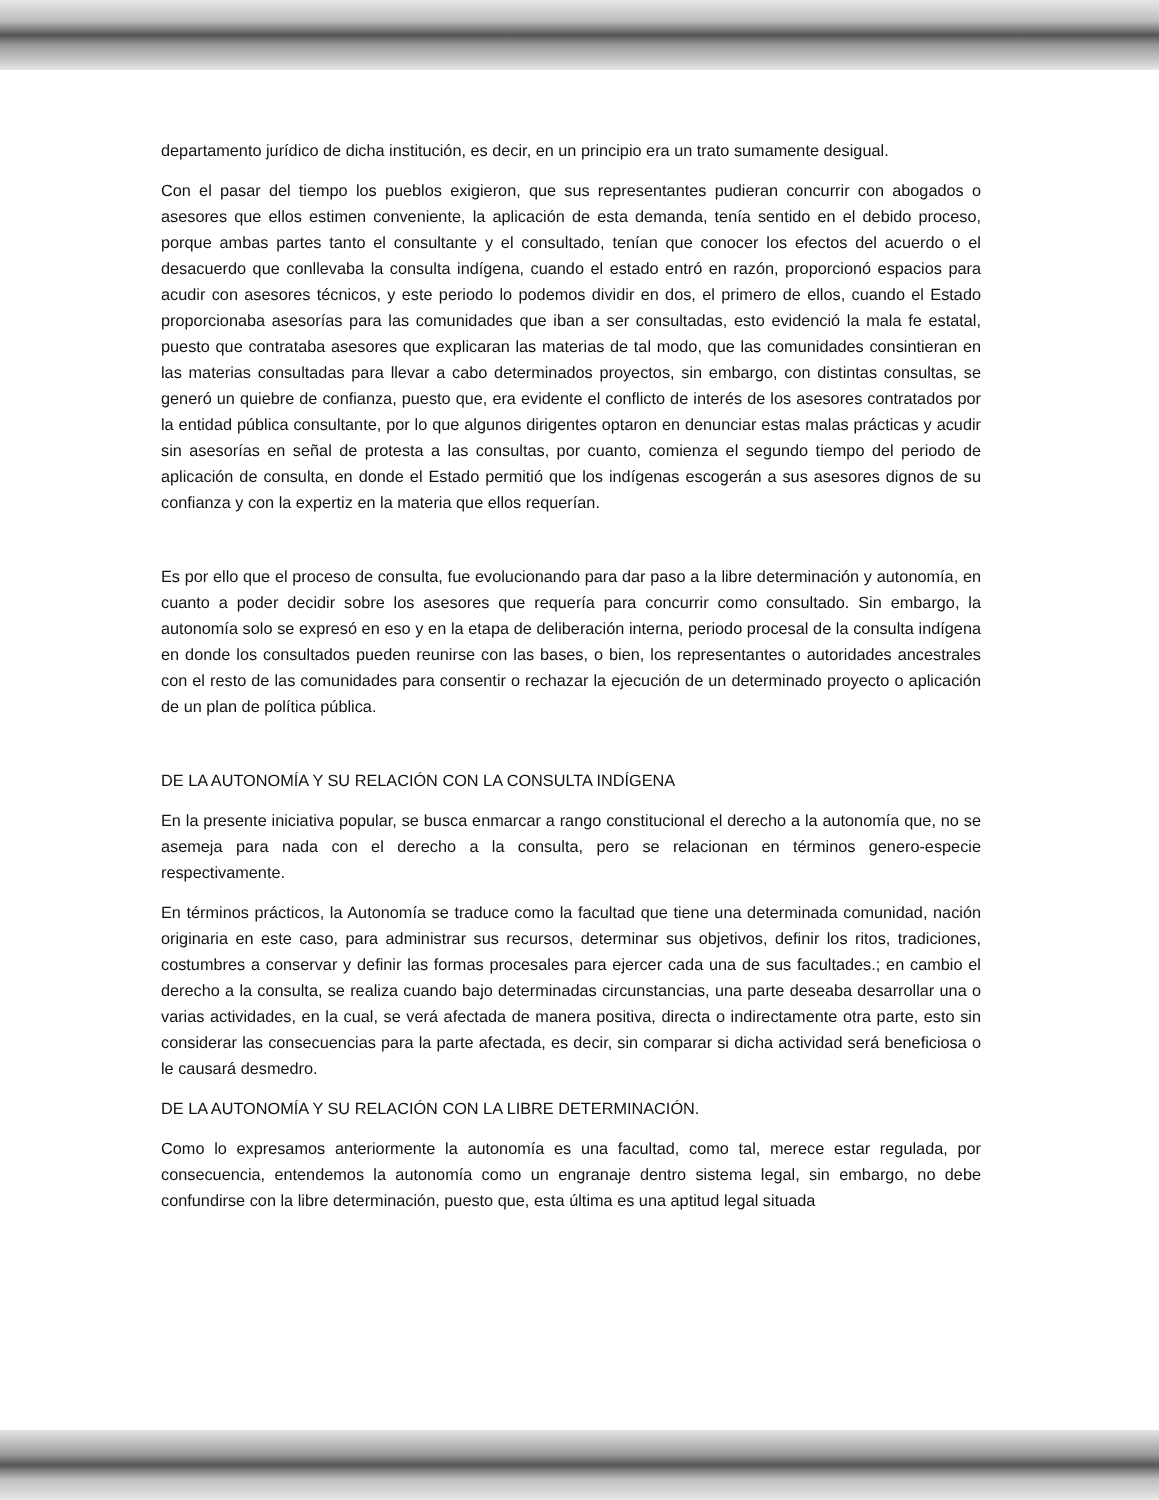departamento jurídico de dicha institución, es decir, en un principio era un trato sumamente desigual.
Con el pasar del tiempo los pueblos exigieron, que sus representantes pudieran concurrir con abogados o asesores que ellos estimen conveniente, la aplicación de esta demanda, tenía sentido en el debido proceso, porque ambas partes tanto el consultante y el consultado, tenían que conocer los efectos del acuerdo o el desacuerdo que conllevaba la consulta indígena, cuando el estado entró en razón, proporcionó espacios para acudir con asesores técnicos, y este periodo lo podemos dividir en dos, el primero de ellos, cuando el Estado proporcionaba asesorías para las comunidades que iban a ser consultadas, esto evidenció la mala fe estatal, puesto que contrataba asesores que explicaran las materias de tal modo, que las comunidades consintieran en las materias consultadas para llevar a cabo determinados proyectos, sin embargo, con distintas consultas, se generó un quiebre de confianza, puesto que, era evidente el conflicto de interés de los asesores contratados por la entidad pública consultante, por lo que algunos dirigentes optaron en denunciar estas malas prácticas y acudir sin asesorías en señal de protesta a las consultas, por cuanto, comienza el segundo tiempo del periodo de aplicación de consulta, en donde el Estado permitió que los indígenas escogerán a sus asesores dignos de su confianza y con la expertiz en la materia que ellos requerían.
Es por ello que el proceso de consulta, fue evolucionando para dar paso a la libre determinación y autonomía, en cuanto a poder decidir sobre los asesores que requería para concurrir como consultado. Sin embargo, la autonomía solo se expresó en eso y en la etapa de deliberación interna, periodo procesal de la consulta indígena en donde los consultados pueden reunirse con las bases, o bien, los representantes o autoridades ancestrales con el resto de las comunidades para consentir o rechazar la ejecución de un determinado proyecto o aplicación de un plan de política pública.
DE LA AUTONOMÍA Y SU RELACIÓN CON LA CONSULTA INDÍGENA
En la presente iniciativa popular, se busca enmarcar a rango constitucional el derecho a la autonomía que, no se asemeja para nada con el derecho a la consulta, pero se relacionan en términos genero-especie respectivamente.
En términos prácticos, la Autonomía se traduce como la facultad que tiene una determinada comunidad, nación originaria en este caso, para administrar sus recursos, determinar sus objetivos, definir los ritos, tradiciones, costumbres a conservar y definir las formas procesales para ejercer cada una de sus facultades.; en cambio el derecho a la consulta, se realiza cuando bajo determinadas circunstancias, una parte deseaba desarrollar una o varias actividades, en la cual, se verá afectada de manera positiva, directa o indirectamente otra parte, esto sin considerar las consecuencias para la parte afectada, es decir, sin comparar si dicha actividad será beneficiosa o le causará desmedro.
DE LA AUTONOMÍA Y SU RELACIÓN CON LA LIBRE DETERMINACIÓN.
Como lo expresamos anteriormente la autonomía es una facultad, como tal, merece estar regulada, por consecuencia, entendemos la autonomía como un engranaje dentro sistema legal, sin embargo, no debe confundirse con la libre determinación, puesto que, esta última es una aptitud legal situada